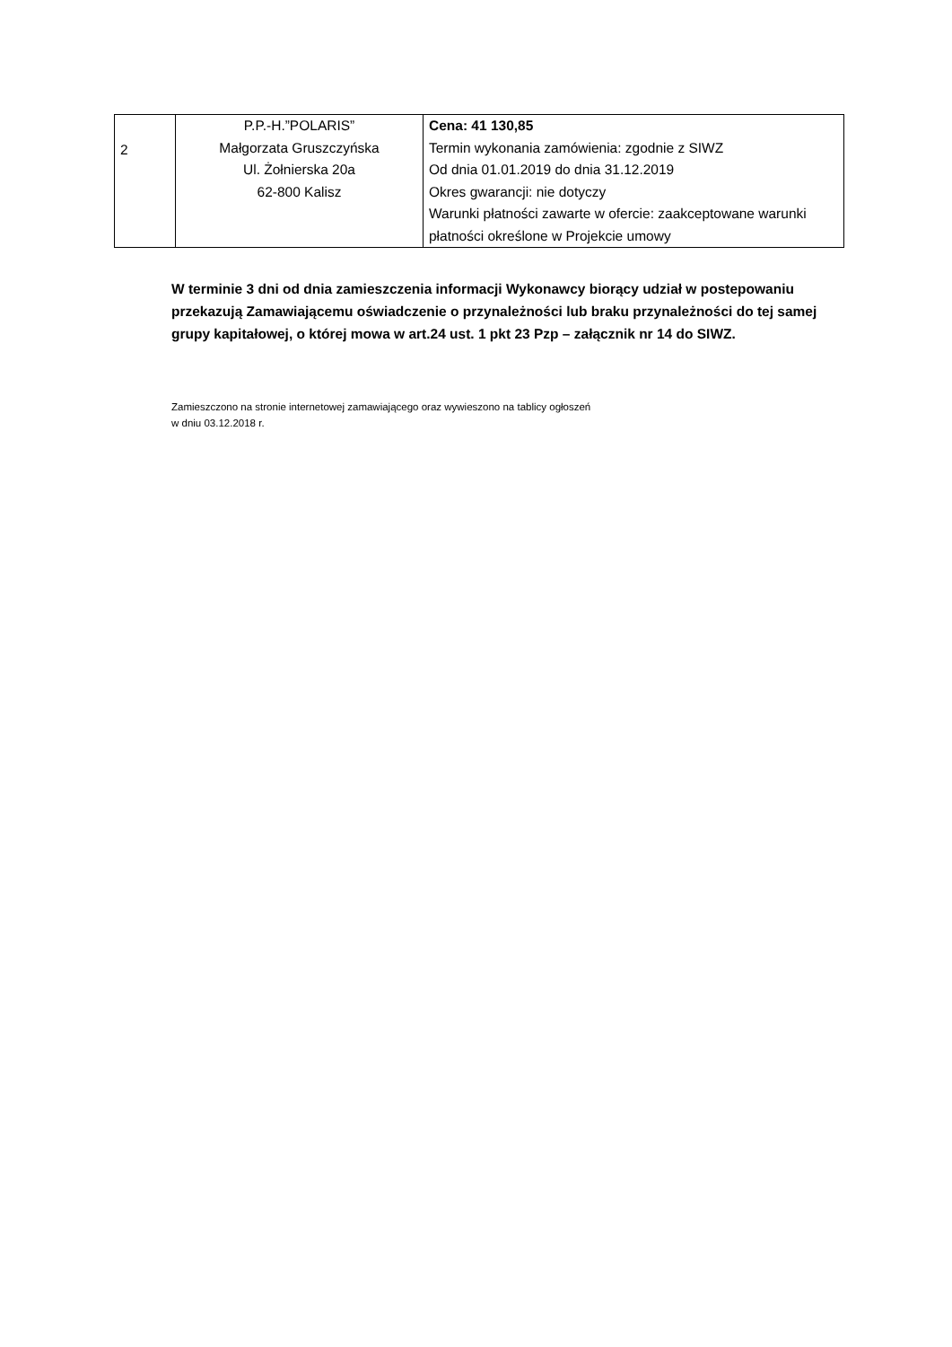| 2 | P.P.-H.”POLARIS” Małgorzata Gruszczyńska Ul. Żołnierska 20a 62-800 Kalisz | Cena: 41 130,85 Termin wykonania zamówienia: zgodnie z SIWZ Od dnia 01.01.2019 do dnia 31.12.2019 Okres gwarancji: nie dotyczy Warunki płatności zawarte w ofercie: zaakceptowane warunki płatności określone w Projekcie umowy |
W terminie 3 dni od dnia zamieszczenia informacji Wykonawcy biorący udział w postepowaniu przekazują Zamawiającemu oświadczenie o przynależności lub braku przynależności do tej samej grupy kapitałowej, o której mowa w art.24 ust. 1 pkt 23 Pzp – załącznik nr 14 do SIWZ.
Zamieszczono na stronie internetowej zamawiającego oraz wywieszono na tablicy ogłoszeń
w dniu 03.12.2018 r.